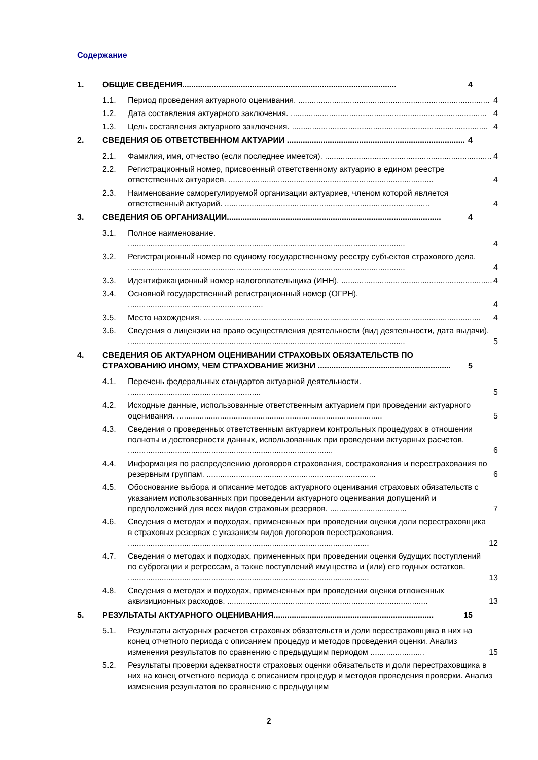Содержание
1. ОБЩИЕ СВЕДЕНИЯ............................................................................................... 4
1.1. Период проведения актуарного оценивания. ..................................................................................... 4
1.2. Дата составления актуарного заключения. ....................................................................................... 4
1.3. Цель составления актуарного заключения. ....................................................................................... 4
2. СВЕДЕНИЯ ОБ ОТВЕТСТВЕННОМ АКТУАРИИ ............................................................................... 4
2.1. Фамилия, имя, отчество (если последнее имеется). .......................................................................... 4
2.2. Регистрационный номер, присвоенный ответственному актуарию в едином реестре ответственных актуариев. ........................................................................................... 4
2.3. Наименование саморегулируемой организации актуариев, членом которой является ответственный актуарий. ........................................................................................... 4
3. СВЕДЕНИЯ ОБ ОРГАНИЗАЦИИ............................................................................................... 4
3.1. Полное наименование. ........................................................................................................................... 4
3.2. Регистрационный номер по единому государственному реестру субъектов страхового дела. ........................................................................................................................... 4
3.3. Идентификационный номер налогоплательщика (ИНН). ................................................................... 4
3.4. Основной государственный регистрационный номер (ОГРН). ............................................................ 4
3.5. Место нахождения. ........................................................................................................................... 4
3.6. Сведения о лицензии на право осуществления деятельности (вид деятельности, дата выдачи). ........................................................................................................................... 5
4. СВЕДЕНИЯ ОБ АКТУАРНОМ ОЦЕНИВАНИИ СТРАХОВЫХ ОБЯЗАТЕЛЬСТВ ПО СТРАХОВАНИЮ ИНОМУ, ЧЕМ СТРАХОВАНИЕ ЖИЗНИ ........................................................... 5
4.1. Перечень федеральных стандартов актуарной деятельности. ........................................................... 5
4.2. Исходные данные, использованные ответственным актуарием при проведении актуарного оценивания. ........................................................................................... 5
4.3. Сведения о проведенных ответственным актуарием контрольных процедурах в отношении полноты и достоверности данных, использованных при проведении актуарных расчетов. ........................................................................................... 6
4.4. Информация по распределению договоров страхования, сострахования и перестрахования по резервным группам. ........................................................................... 6
4.5. Обоснование выбора и описание методов актуарного оценивания страховых обязательств с указанием использованных при проведении актуарного оценивания допущений и предположений для всех видов страховых резервов. .................................. 7
4.6. Сведения о методах и подходах, примененных при проведении оценки доли перестраховщика в страховых резервах с указанием видов договоров перестрахования. ........................................................................................................... 12
4.7. Сведения о методах и подходах, примененных при проведении оценки будущих поступлений по суброгации и регрессам, а также поступлений имущества и (или) его годных остатков. ........................................................................................................... 13
4.8. Сведения о методах и подходах, примененных при проведении оценки отложенных аквизиционных расходов. ......................................................................................... 13
5. РЕЗУЛЬТАТЫ АКТУАРНОГО ОЦЕНИВАНИЯ....................................................................... 15
5.1. Результаты актуарных расчетов страховых обязательств и доли перестраховщика в них на конец отчетного периода с описанием процедур и методов проведения оценки. Анализ изменения результатов по сравнению с предыдущим периодом ........................ 15
5.2. Результаты проверки адекватности страховых оценки обязательств и доли перестраховщика в них на конец отчетного периода с описанием процедур и методов проведения проверки. Анализ изменения результатов по сравнению с предыдущим
2